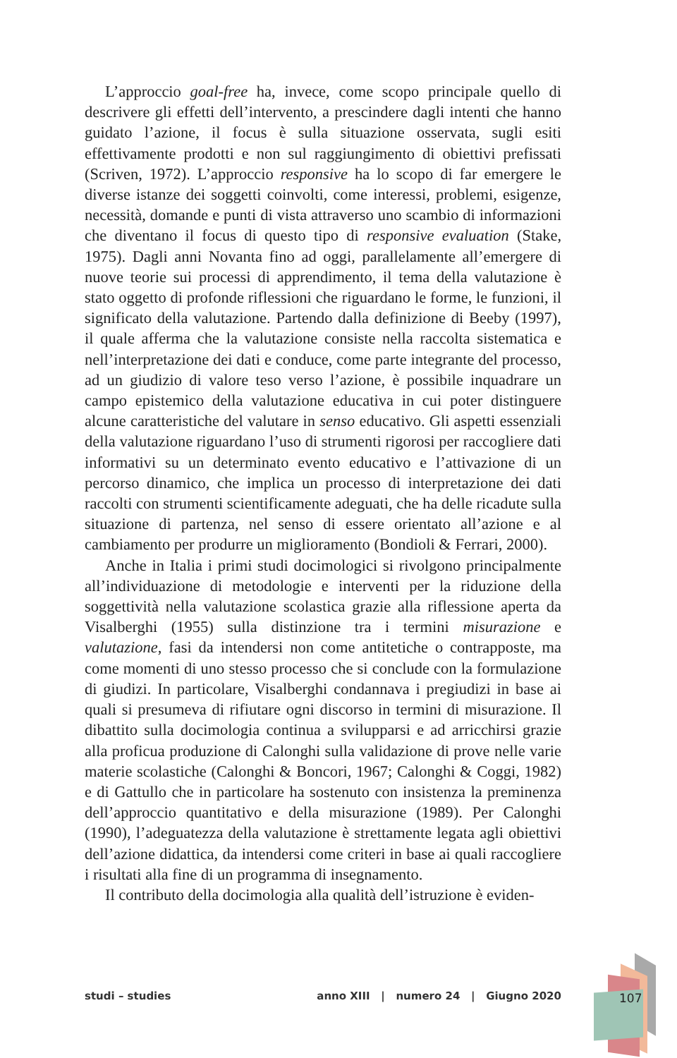L’approccio goal-free ha, invece, come scopo principale quello di descrivere gli effetti dell’intervento, a prescindere dagli intenti che hanno guidato l’azione, il focus è sulla situazione osservata, sugli esiti effettivamente prodotti e non sul raggiungimento di obiettivi prefissati (Scriven, 1972). L’approccio responsive ha lo scopo di far emergere le diverse istanze dei soggetti coinvolti, come interessi, problemi, esigenze, necessità, domande e punti di vista attraverso uno scambio di informazioni che diventano il focus di questo tipo di responsive evaluation (Stake, 1975). Dagli anni Novanta fino ad oggi, parallelamente all’emergere di nuove teorie sui processi di apprendimento, il tema della valutazione è stato oggetto di profonde riflessioni che riguardano le forme, le funzioni, il significato della valutazione. Partendo dalla definizione di Beeby (1997), il quale afferma che la valutazione consiste nella raccolta sistematica e nell’interpretazione dei dati e conduce, come parte integrante del processo, ad un giudizio di valore teso verso l’azione, è possibile inquadrare un campo epistemico della valutazione educativa in cui poter distinguere alcune caratteristiche del valutare in senso educativo. Gli aspetti essenziali della valutazione riguardano l’uso di strumenti rigorosi per raccogliere dati informativi su un determinato evento educativo e l’attivazione di un percorso dinamico, che implica un processo di interpretazione dei dati raccolti con strumenti scientificamente adeguati, che ha delle ricadute sulla situazione di partenza, nel senso di essere orientato all’azione e al cambiamento per produrre un miglioramento (Bondioli & Ferrari, 2000).
Anche in Italia i primi studi docimologici si rivolgono principalmente all’individuazione di metodologie e interventi per la riduzione della soggettività nella valutazione scolastica grazie alla riflessione aperta da Visalberghi (1955) sulla distinzione tra i termini misurazione e valutazione, fasi da intendersi non come antitetiche o contrapposte, ma come momenti di uno stesso processo che si conclude con la formulazione di giudizi. In particolare, Visalberghi condannava i pregiudizi in base ai quali si presumeva di rifiutare ogni discorso in termini di misurazione. Il dibattito sulla docimologia continua a svilupparsi e ad arricchirsi grazie alla proficua produzione di Calonghi sulla validazione di prove nelle varie materie scolastiche (Calonghi & Boncori, 1967; Calonghi & Coggi, 1982) e di Gattullo che in particolare ha sostenuto con insistenza la preminenza dell’approccio quantitativo e della misurazione (1989). Per Calonghi (1990), l’adeguatezza della valutazione è strettamente legata agli obiettivi dell’azione didattica, da intendersi come criteri in base ai quali raccogliere i risultati alla fine di un programma di insegnamento.
Il contributo della docimologia alla qualità dell’istruzione è eviden-
studi – studies anno XIII | numero 24 | Giugno 2020 107